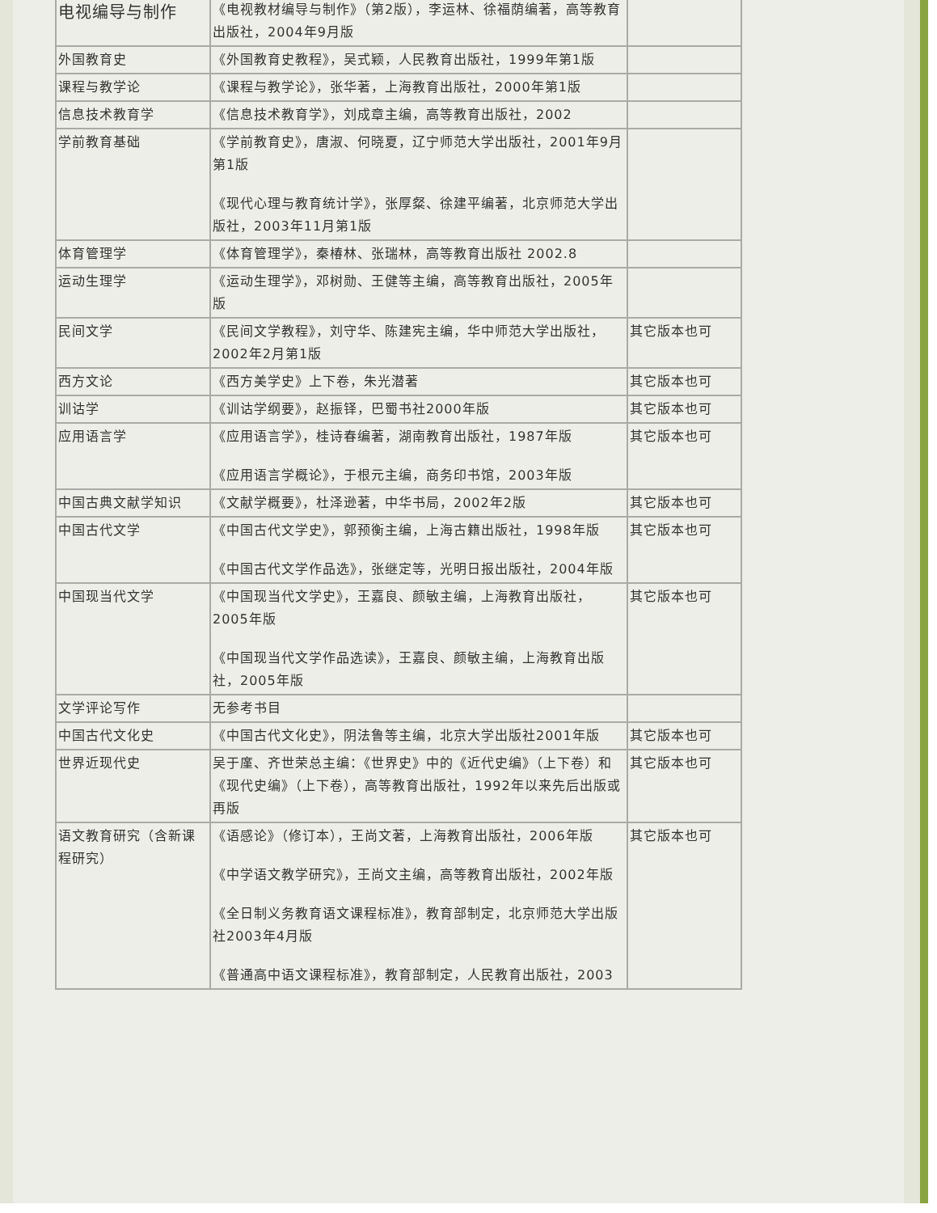| 电视编导与制作 | 《电视教材编导与制作》（第2版），李运林、徐福荫编著，高等教育出版社，2004年9月版 | |
| 外国教育史 | 《外国教育史教程》，吴式颖，人民教育出版社，1999年第1版 | |
| 课程与教学论 | 《课程与教学论》，张华著，上海教育出版社，2000年第1版 | |
| 信息技术教育学 | 《信息技术教育学》，刘成章主编，高等教育出版社，2002 | |
| 学前教育基础 | 《学前教育史》，唐淑、何晓夏，辽宁师范大学出版社，2001年9月第1版 《现代心理与教育统计学》，张厚粲、徐建平编著，北京师范大学出版社，2003年11月第1版 | |
| 体育管理学 | 《体育管理学》，秦椿林、张瑞林，高等教育出版社 2002.8 | |
| 运动生理学 | 《运动生理学》，邓树勋、王健等主编，高等教育出版社，2005年版 | |
| 民间文学 | 《民间文学教程》，刘守华、陈建宪主编，华中师范大学出版社，2002年2月第1版 | 其它版本也可 |
| 西方文论 | 《西方美学史》上下卷，朱光潜著 | 其它版本也可 |
| 训诂学 | 《训诂学纲要》，赵振铎，巴蜀书社2000年版 | 其它版本也可 |
| 应用语言学 | 《应用语言学》，桂诗春编著，湖南教育出版社，1987年版 《应用语言学概论》，于根元主编，商务印书馆，2003年版 | 其它版本也可 |
| 中国古典文献学知识 | 《文献学概要》，杜泽逊著，中华书局，2002年2版 | 其它版本也可 |
| 中国古代文学 | 《中国古代文学史》，郭预衡主编，上海古籍出版社，1998年版 《中国古代文学作品选》，张继定等，光明日报出版社，2004年版 | 其它版本也可 |
| 中国现当代文学 | 《中国现当代文学史》，王嘉良、颜敏主编，上海教育出版社，2005年版 《中国现当代文学作品选读》，王嘉良、颜敏主编，上海教育出版社，2005年版 | 其它版本也可 |
| 文学评论写作 | 无参考书目 | |
| 中国古代文化史 | 《中国古代文化史》，阴法鲁等主编，北京大学出版社2001年版 | 其它版本也可 |
| 世界近现代史 | 吴于廑、齐世荣总主编：《世界史》中的《近代史编》（上下卷）和《现代史编》（上下卷），高等教育出版社，1992年以来先后出版或再版 | 其它版本也可 |
| 语文教育研究（含新课程研究） | 《语感论》（修订本），王尚文著，上海教育出版社，2006年版 《中学语文教学研究》，王尚文主编，高等教育出版社，2002年版 《全日制义务教育语文课程标准》，教育部制定，北京师范大学出版社2003年4月版 《普通高中语文课程标准》，教育部制定，人民教育出版社，2003 | 其它版本也可 |